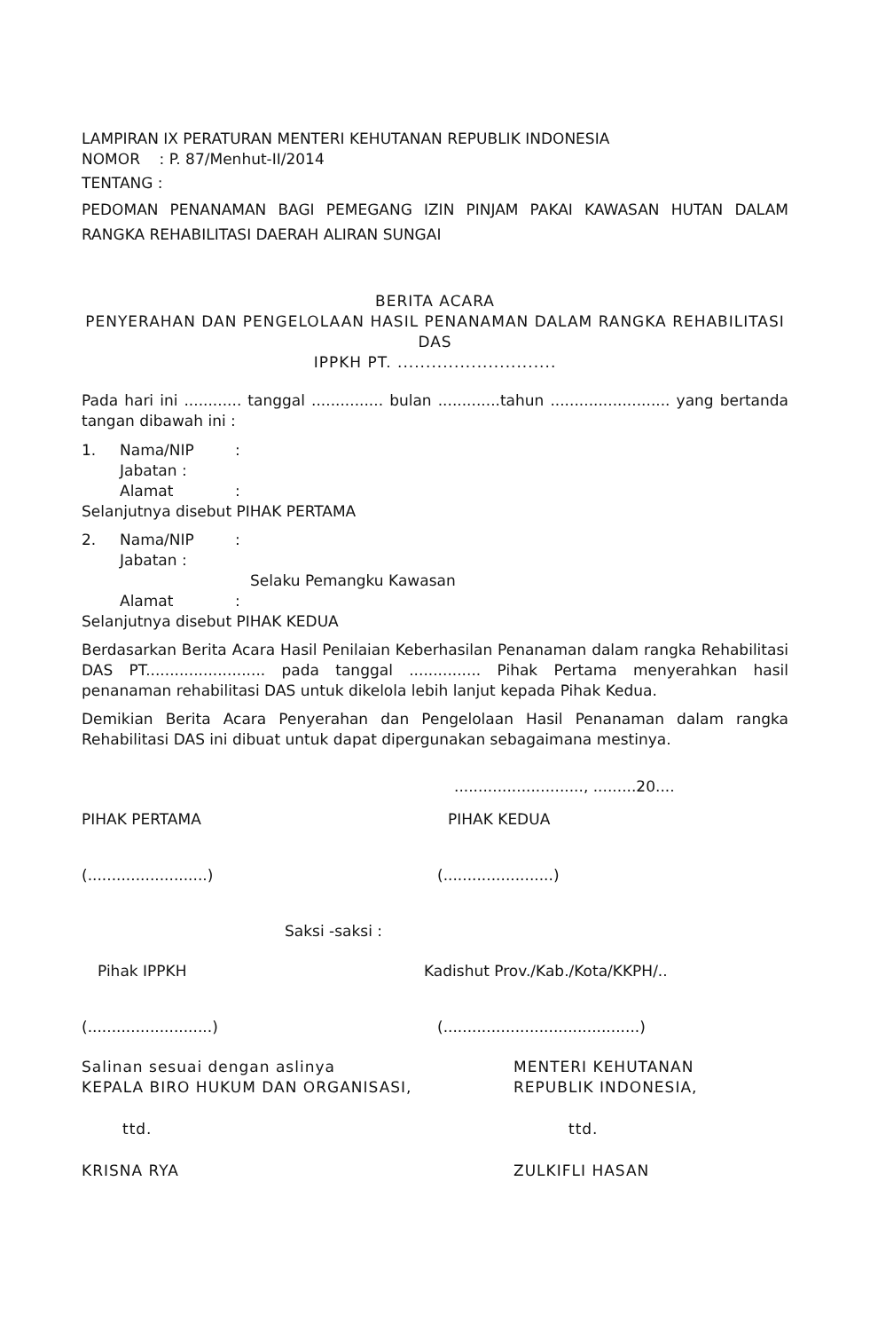LAMPIRAN IX PERATURAN MENTERI KEHUTANAN REPUBLIK INDONESIA
NOMOR : P. 87/Menhut-II/2014
TENTANG :
PEDOMAN PENANAMAN BAGI PEMEGANG IZIN PINJAM PAKAI KAWASAN HUTAN DALAM RANGKA REHABILITASI DAERAH ALIRAN SUNGAI
BERITA ACARA
PENYERAHAN DAN PENGELOLAAN HASIL PENANAMAN DALAM RANGKA REHABILITASI DAS
IPPKH PT. ............................
Pada hari ini ............ tanggal ............... bulan .............tahun ......................... yang bertanda tangan dibawah ini :
1. Nama/NIP:
Jabatan :
Alamat:
Selanjutnya disebut PIHAK PERTAMA
2. Nama/NIP:
Jabatan :
Selaku Pemangku Kawasan
Alamat:
Selanjutnya disebut PIHAK KEDUA
Berdasarkan Berita Acara Hasil Penilaian Keberhasilan Penanaman dalam rangka Rehabilitasi DAS PT......................... pada tanggal ............... Pihak Pertama menyerahkan hasil penanaman rehabilitasi DAS untuk dikelola lebih lanjut kepada Pihak Kedua.
Demikian Berita Acara Penyerahan dan Pengelolaan Hasil Penanaman dalam rangka Rehabilitasi DAS ini dibuat untuk dapat dipergunakan sebagaimana mestinya.
..........................., .........20....
PIHAK PERTAMA PIHAK KEDUA
(.........................) (.......................)
Saksi -saksi :
Pihak IPPKH Kadishut Prov./Kab./Kota/KKPH/..
(..........................) (.........................................)
Salinan sesuai dengan aslinya
KEPALA BIRO HUKUM DAN ORGANISASI, MENTERI KEHUTANAN
REPUBLIK INDONESIA,
ttd. ttd.
KRISNA RYA ZULKIFLI HASAN